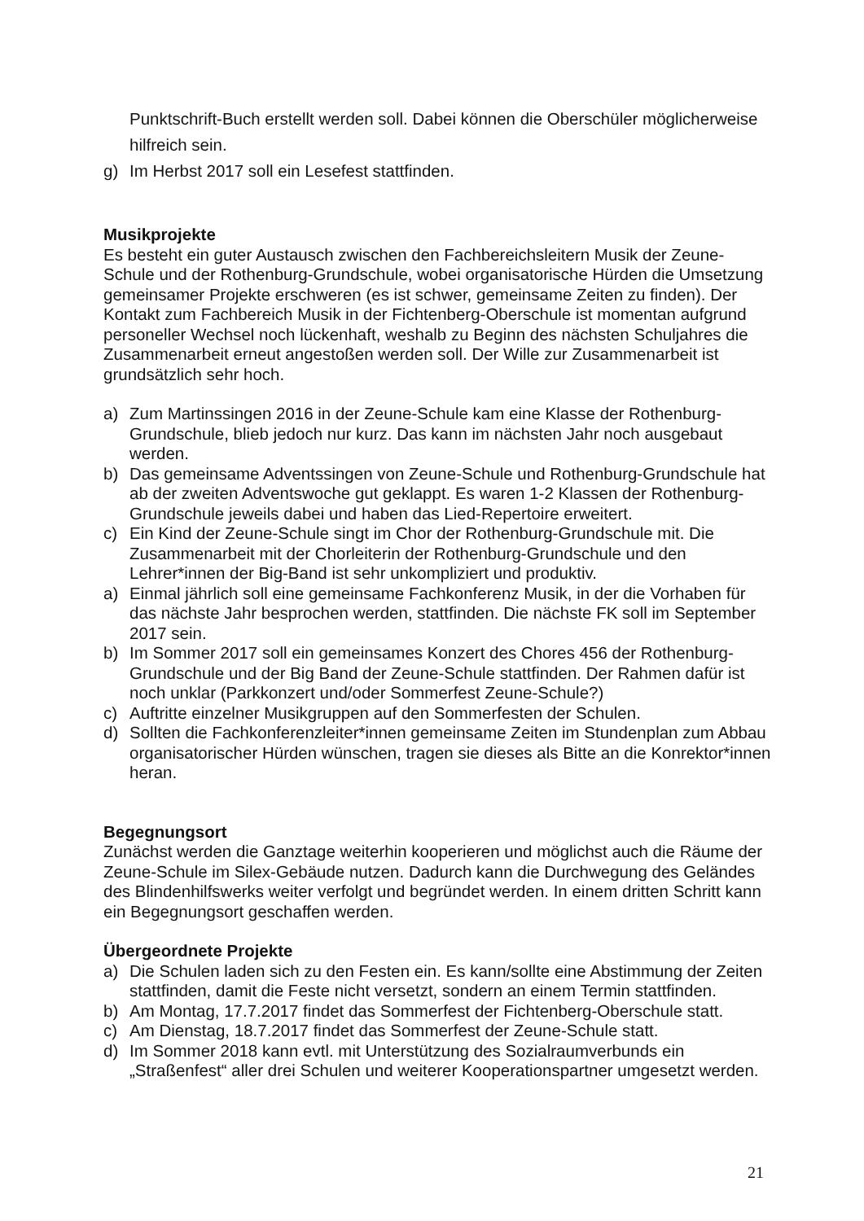Punktschrift-Buch erstellt werden soll. Dabei können die Oberschüler möglicherweise hilfreich sein.
g) Im Herbst 2017 soll ein Lesefest stattfinden.
Musikprojekte
Es besteht ein guter Austausch zwischen den Fachbereichsleitern Musik der Zeune-Schule und der Rothenburg-Grundschule, wobei organisatorische Hürden die Umsetzung gemeinsamer Projekte erschweren (es ist schwer, gemeinsame Zeiten zu finden). Der Kontakt zum Fachbereich Musik in der Fichtenberg-Oberschule ist momentan aufgrund personeller Wechsel noch lückenhaft, weshalb zu Beginn des nächsten Schuljahres die Zusammenarbeit erneut angestoßen werden soll. Der Wille zur Zusammenarbeit ist grundsätzlich sehr hoch.
a) Zum Martinssingen 2016 in der Zeune-Schule kam eine Klasse der Rothenburg-Grundschule, blieb jedoch nur kurz. Das kann im nächsten Jahr noch ausgebaut werden.
b) Das gemeinsame Adventssingen von Zeune-Schule und Rothenburg-Grundschule hat ab der zweiten Adventswoche gut geklappt. Es waren 1-2 Klassen der Rothenburg-Grundschule jeweils dabei und haben das Lied-Repertoire erweitert.
c) Ein Kind der Zeune-Schule singt im Chor der Rothenburg-Grundschule mit. Die Zusammenarbeit mit der Chorleiterin der Rothenburg-Grundschule und den Lehrer*innen der Big-Band ist sehr unkompliziert und produktiv.
a) Einmal jährlich soll eine gemeinsame Fachkonferenz Musik, in der die Vorhaben für das nächste Jahr besprochen werden, stattfinden. Die nächste FK soll im September 2017 sein.
b) Im Sommer 2017 soll ein gemeinsames Konzert des Chores 456 der Rothenburg-Grundschule und der Big Band der Zeune-Schule stattfinden. Der Rahmen dafür ist noch unklar (Parkkonzert und/oder Sommerfest Zeune-Schule?)
c) Auftritte einzelner Musikgruppen auf den Sommerfesten der Schulen.
d) Sollten die Fachkonferenzleiter*innen gemeinsame Zeiten im Stundenplan zum Abbau organisatorischer Hürden wünschen, tragen sie dieses als Bitte an die Konrektor*innen heran.
Begegnungsort
Zunächst werden die Ganztage weiterhin kooperieren und möglichst auch die Räume der Zeune-Schule im Silex-Gebäude nutzen. Dadurch kann die Durchwegung des Geländes des Blindenhilfswerks weiter verfolgt und begründet werden. In einem dritten Schritt kann ein Begegnungsort geschaffen werden.
Übergeordnete Projekte
a) Die Schulen laden sich zu den Festen ein. Es kann/sollte eine Abstimmung der Zeiten stattfinden, damit die Feste nicht versetzt, sondern an einem Termin stattfinden.
b) Am Montag, 17.7.2017 findet das Sommerfest der Fichtenberg-Oberschule statt.
c) Am Dienstag, 18.7.2017 findet das Sommerfest der Zeune-Schule statt.
d) Im Sommer 2018 kann evtl. mit Unterstützung des Sozialraumverbunds ein „Straßenfest“ aller drei Schulen und weiterer Kooperationspartner umgesetzt werden.
21